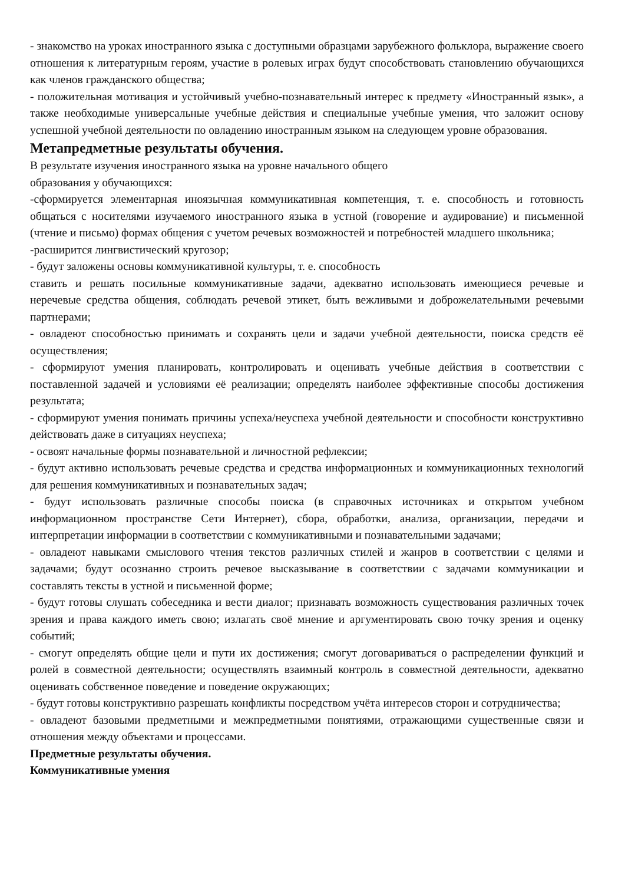- знакомство на уроках иностранного языка с доступными образцами зарубежного фольклора, выражение своего отношения к литературным героям, участие в ролевых играх будут способствовать становлению обучающихся как членов гражданского общества;
- положительная мотивация и устойчивый учебно-познавательный интерес к предмету «Иностранный язык», а также необходимые универсальные учебные действия и специальные учебные умения, что заложит основу успешной учебной деятельности по овладению иностранным языком на следующем уровне образования.
Метапредметные результаты обучения.
В результате изучения иностранного языка на уровне начального общего
образования у обучающихся:
-сформируется элементарная иноязычная коммуникативная компетенция, т. е. способность и готовность общаться с носителями изучаемого иностранного языка в устной (говорение и аудирование) и письменной (чтение и письмо) формах общения с учетом речевых возможностей и потребностей младшего школьника;
-расширится лингвистический кругозор;
- будут заложены основы коммуникативной культуры, т. е. способность
ставить и решать посильные коммуникативные задачи, адекватно использовать имеющиеся речевые и неречевые средства общения, соблюдать речевой этикет, быть вежливыми и доброжелательными речевыми партнерами;
- овладеют способностью принимать и сохранять цели и задачи учебной деятельности, поиска средств её осуществления;
- сформируют умения планировать, контролировать и оценивать учебные действия в соответствии с поставленной задачей и условиями её реализации; определять наиболее эффективные способы достижения результата;
- сформируют умения понимать причины успеха/неуспеха учебной деятельности и способности конструктивно действовать даже в ситуациях неуспеха;
- освоят начальные формы познавательной и личностной рефлексии;
- будут активно использовать речевые средства и средства информационных и коммуникационных технологий для решения коммуникативных и познавательных задач;
- будут использовать различные способы поиска (в справочных источниках и открытом учебном информационном пространстве Сети Интернет), сбора, обработки, анализа, организации, передачи и интерпретации информации в соответствии с коммуникативными и познавательными задачами;
- овладеют навыками смыслового чтения текстов различных стилей и жанров в соответствии с целями и задачами; будут осознанно строить речевое высказывание в соответствии с задачами коммуникации и составлять тексты в устной и письменной форме;
- будут готовы слушать собеседника и вести диалог; признавать возможность существования различных точек зрения и права каждого иметь свою; излагать своё мнение и аргументировать свою точку зрения и оценку событий;
- смогут определять общие цели и пути их достижения; смогут договариваться о распределении функций и ролей в совместной деятельности; осуществлять взаимный контроль в совместной деятельности, адекватно оценивать собственное поведение и поведение окружающих;
- будут готовы конструктивно разрешать конфликты посредством учёта интересов сторон и сотрудничества;
- овладеют базовыми предметными и межпредметными понятиями, отражающими существенные связи и отношения между объектами и процессами.
Предметные результаты обучения.
Коммуникативные умения